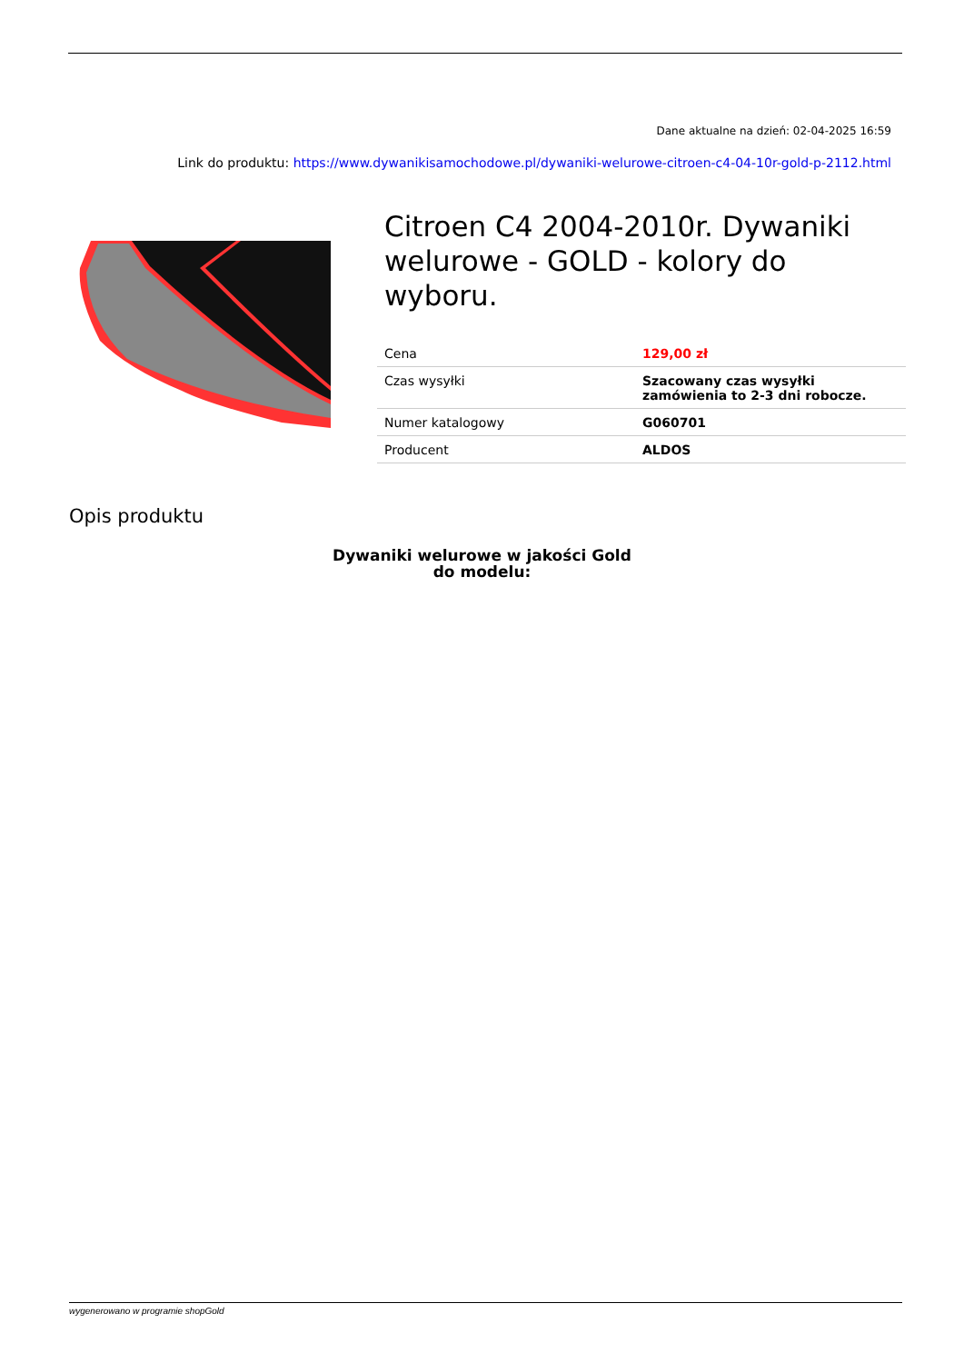Dane aktualne na dzień: 02-04-2025 16:59
Link do produktu: https://www.dywanikisamochodowe.pl/dywaniki-welurowe-citroen-c4-04-10r-gold-p-2112.html
Citroen C4 2004-2010r. Dywaniki welurowe - GOLD - kolory do wyboru.
| Cena | 129,00 zł |
| Czas wysyłki | Szacowany czas wysyłki zamówienia to 2-3 dni robocze. |
| Numer katalogowy | G060701 |
| Producent | ALDOS |
Opis produktu
Dywaniki welurowe w jakości Gold
do modelu:
wygenerowano w programie shopGold